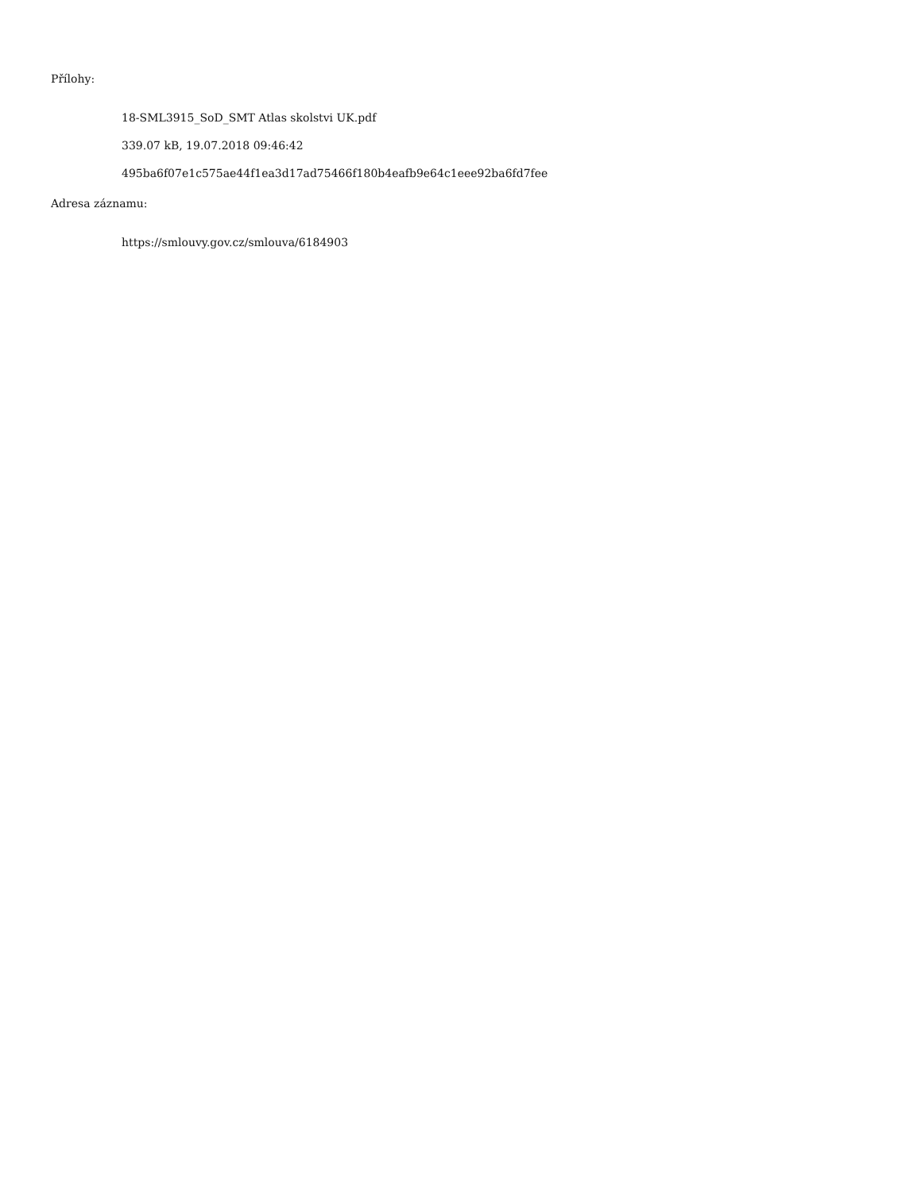Přílohy:
18-SML3915_SoD_SMT Atlas skolstvi UK.pdf
339.07 kB, 19.07.2018 09:46:42
495ba6f07e1c575ae44f1ea3d17ad75466f180b4eafb9e64c1eee92ba6fd7fee
Adresa záznamu:
https://smlouvy.gov.cz/smlouva/6184903